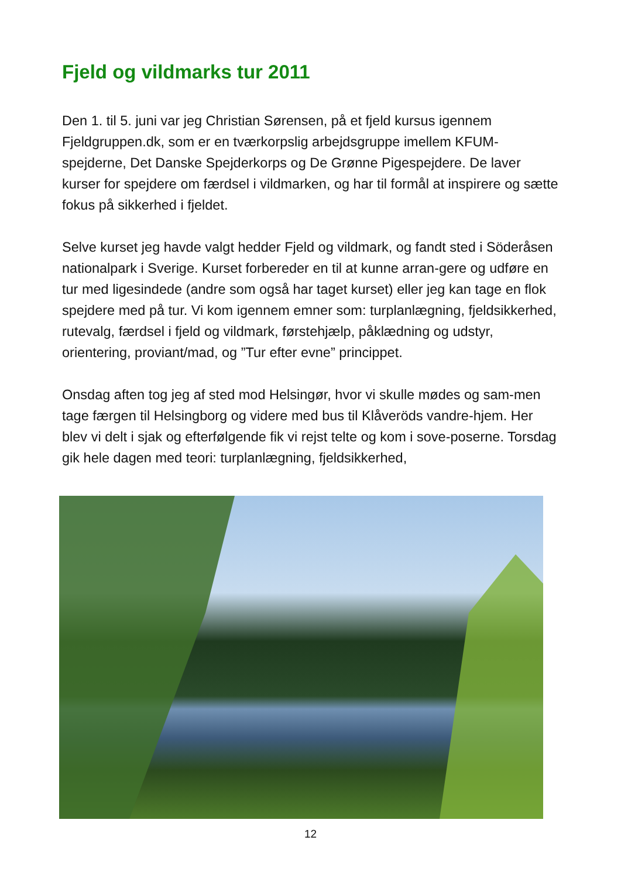Fjeld og vildmarks tur 2011
Den 1. til 5. juni var jeg Christian Sørensen, på et fjeld kursus igennem Fjeldgruppen.dk, som er en tværkorpslig arbejdsgruppe imellem KFUM-spejderne, Det Danske Spejderkorps og De Grønne Pigespejdere. De laver kurser for spejdere om færdsel i vildmarken, og har til formål at inspirere og sætte fokus på sikkerhed i fjeldet.
Selve kurset jeg havde valgt hedder Fjeld og vildmark, og fandt sted i Söderåsen nationalpark i Sverige. Kurset forbereder en til at kunne arran-gere og udføre en tur med ligesindede (andre som også har taget kurset) eller jeg kan tage en flok spejdere med på tur. Vi kom igennem emner som: turplanlægning, fjeldsikkerhed, rutevalg, færdsel i fjeld og vildmark, førstehjælp, påklædning og udstyr, orientering, proviant/mad, og ”Tur efter evne” princippet.
Onsdag aften tog jeg af sted mod Helsingør, hvor vi skulle mødes og sam-men tage færgen til Helsingborg og videre med bus til Klåveröds vandre-hjem. Her blev vi delt i sjak og efterfølgende fik vi rejst telte og kom i sove-poserne. Torsdag gik hele dagen med teori: turplanlægning, fjeldsikkerhed,
12